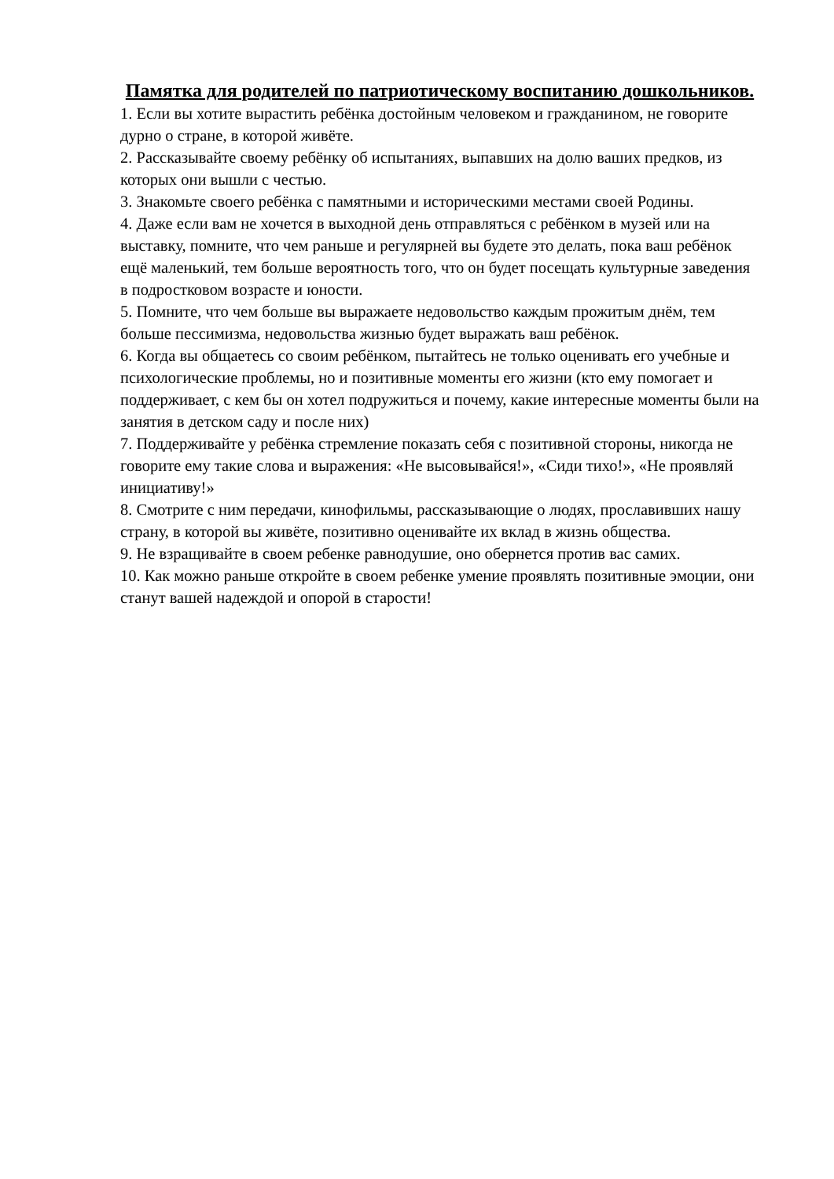Памятка для родителей по патриотическому воспитанию дошкольников.
1. Если вы хотите вырастить ребёнка достойным человеком и гражданином, не говорите дурно о стране, в которой живёте.
2. Рассказывайте своему ребёнку об испытаниях, выпавших на долю ваших предков, из которых они вышли с честью.
3. Знакомьте своего ребёнка с памятными и историческими местами своей Родины.
4. Даже если вам не хочется в выходной день отправляться с ребёнком в музей или на выставку, помните, что чем раньше и регулярней вы будете это делать, пока ваш ребёнок ещё маленький, тем больше вероятность того, что он будет посещать культурные заведения в подростковом возрасте и юности.
5. Помните, что чем больше вы выражаете недовольство каждым прожитым днём, тем больше пессимизма, недовольства жизнью будет выражать ваш ребёнок.
6. Когда вы общаетесь со своим ребёнком, пытайтесь не только оценивать его учебные и психологические проблемы, но и позитивные моменты его жизни (кто ему помогает и поддерживает, с кем бы он хотел подружиться и почему, какие интересные моменты были на занятия в детском саду и после них)
7. Поддерживайте у ребёнка стремление показать себя с позитивной стороны, никогда не говорите ему такие слова и выражения: «Не высовывайся!», «Сиди тихо!», «Не проявляй инициативу!»
8. Смотрите с ним передачи, кинофильмы, рассказывающие о людях, прославивших нашу страну, в которой вы живёте, позитивно оценивайте их вклад в жизнь общества.
9. Не взращивайте в своем ребенке равнодушие, оно обернется против вас самих.
10. Как можно раньше откройте в своем ребенке умение проявлять позитивные эмоции, они станут вашей надеждой и опорой в старости!